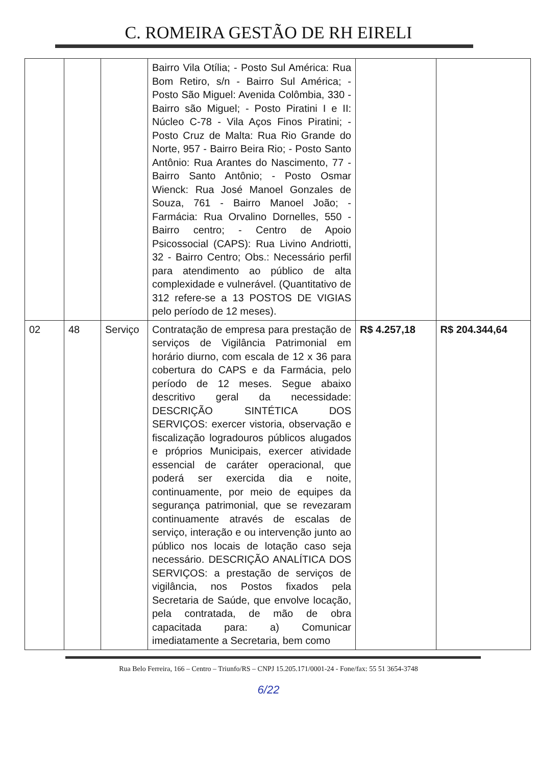C. ROMEIRA GESTÃO DE RH EIRELI
| | | | Bairro Vila Otília; - Posto Sul América: Rua Bom Retiro, s/n - Bairro Sul América; - Posto São Miguel: Avenida Colômbia, 330 - Bairro são Miguel; - Posto Piratini I e II: Núcleo C-78 - Vila Aços Finos Piratini; - Posto Cruz de Malta: Rua Rio Grande do Norte, 957 - Bairro Beira Rio; - Posto Santo Antônio: Rua Arantes do Nascimento, 77 - Bairro Santo Antônio; - Posto Osmar Wienck: Rua José Manoel Gonzales de Souza, 761 - Bairro Manoel João; - Farmácia: Rua Orvalino Dornelles, 550 - Bairro centro; - Centro de Apoio Psicossocial (CAPS): Rua Livino Andriotti, 32 - Bairro Centro; Obs.: Necessário perfil para atendimento ao público de alta complexidade e vulnerável. (Quantitativo de 312 refere-se a 13 POSTOS DE VIGIAS pelo período de 12 meses). | | |
| 02 | 48 | Serviço | Contratação de empresa para prestação de serviços de Vigilância Patrimonial em horário diurno, com escala de 12 x 36 para cobertura do CAPS e da Farmácia, pelo período de 12 meses. Segue abaixo descritivo geral da necessidade: DESCRIÇÃO SINTÉTICA DOS SERVIÇOS: exercer vistoria, observação e fiscalização logradouros públicos alugados e próprios Municipais, exercer atividade essencial de caráter operacional, que poderá ser exercida dia e noite, continuamente, por meio de equipes da segurança patrimonial, que se revezaram continuamente através de escalas de serviço, interação e ou intervenção junto ao público nos locais de lotação caso seja necessário. DESCRIÇÃO ANALÍTICA DOS SERVIÇOS: a prestação de serviços de vigilância, nos Postos fixados pela Secretaria de Saúde, que envolve locação, pela contratada, de mão de obra capacitada para: a) Comunicar imediatamente a Secretaria, bem como | R$ 4.257,18 | R$ 204.344,64 |
Rua Belo Ferreira, 166 – Centro – Triunfo/RS – CNPJ 15.205.171/0001-24 - Fone/fax: 55 51 3654-3748
6/22